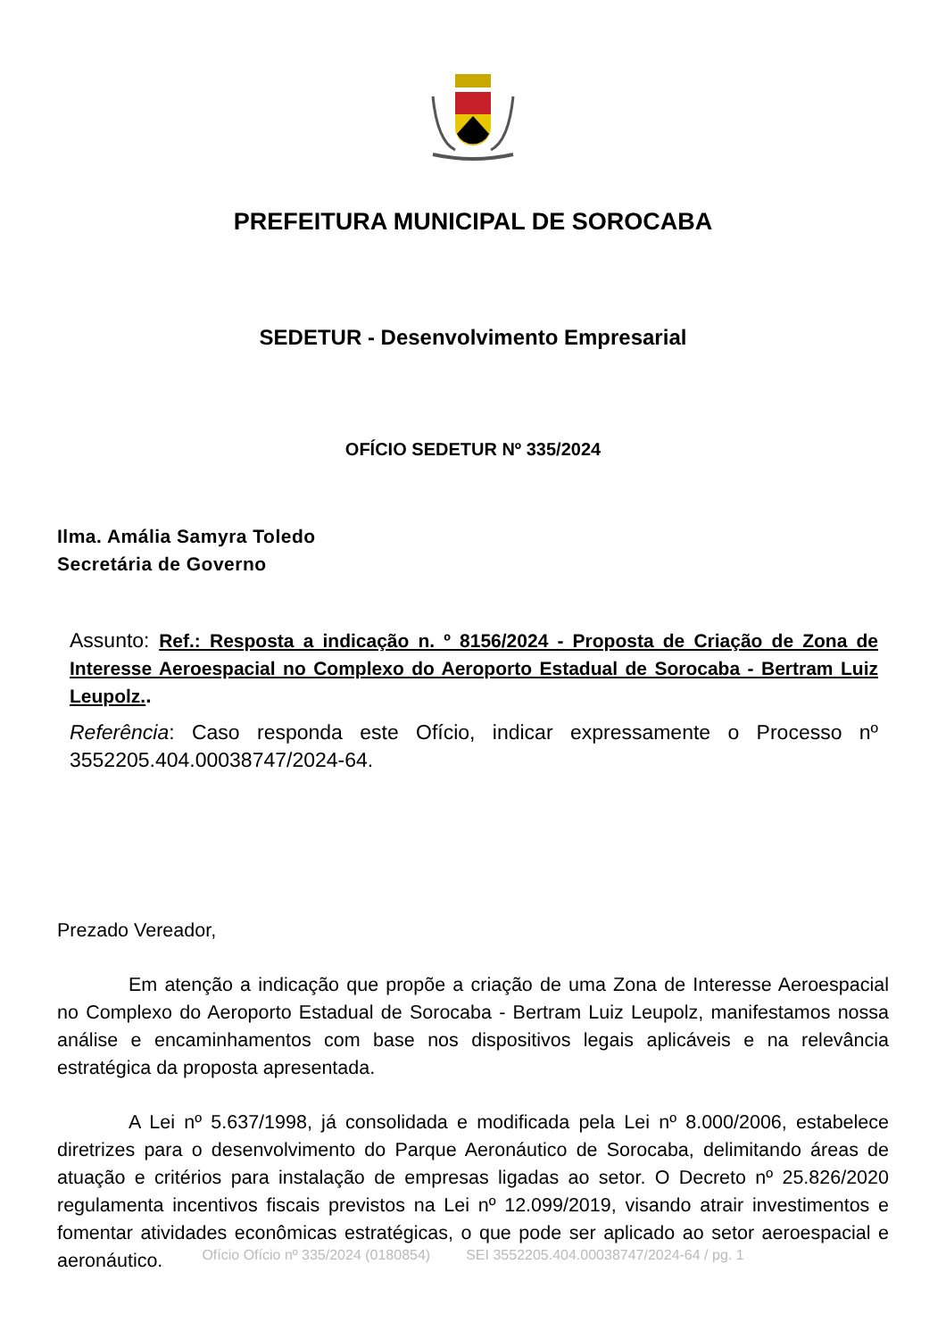PREFEITURA MUNICIPAL DE SOROCABA
SEDETUR - Desenvolvimento Empresarial
OFÍCIO SEDETUR Nº 335/2024
Ilma. Amália Samyra Toledo
Secretária de Governo
Assunto: Ref.: Resposta a indicação n. º 8156/2024 - Proposta de Criação de Zona de Interesse Aeroespacial no Complexo do Aeroporto Estadual de Sorocaba - Bertram Luiz Leupolz..
Referência: Caso responda este Ofício, indicar expressamente o Processo nº 3552205.404.00038747/2024-64.
Prezado Vereador,
Em atenção a indicação que propõe a criação de uma Zona de Interesse Aeroespacial no Complexo do Aeroporto Estadual de Sorocaba - Bertram Luiz Leupolz, manifestamos nossa análise e encaminhamentos com base nos dispositivos legais aplicáveis e na relevância estratégica da proposta apresentada.
A Lei nº 5.637/1998, já consolidada e modificada pela Lei nº 8.000/2006, estabelece diretrizes para o desenvolvimento do Parque Aeronáutico de Sorocaba, delimitando áreas de atuação e critérios para instalação de empresas ligadas ao setor. O Decreto nº 25.826/2020 regulamenta incentivos fiscais previstos na Lei nº 12.099/2019, visando atrair investimentos e fomentar atividades econômicas estratégicas, o que pode ser aplicado ao setor aeroespacial e aeronáutico.
Ofício Ofício nº 335/2024 (0180854) SEI 3552205.404.00038747/2024-64 / pg. 1